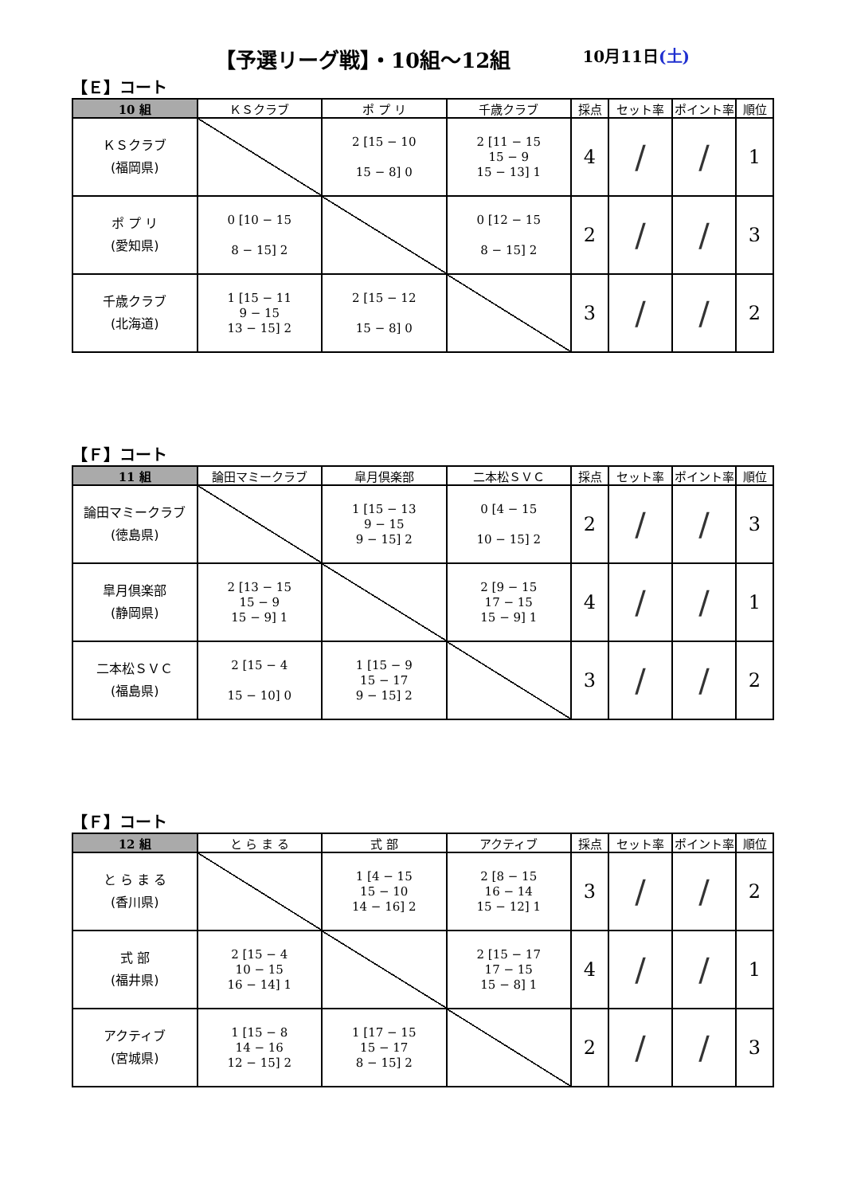【予選リーグ戦】・10組～12組 10月11日(土)
【Ｅ】コート
| 10 組 | ＫＳクラブ | ポ プ リ | 千歳クラブ | 採点 | セット率 | ポイント率 | 順位 |
| --- | --- | --- | --- | --- | --- | --- | --- |
| ＫＳクラブ (福岡県) | | 2 [15 − 10 15 − 8] 0 | 2 [11 − 15 15 − 9 15 − 13] 1 | 4 | / | / | 1 |
| ポ プ リ (愛知県) | 0 [10 − 15 8 − 15] 2 | | 0 [12 − 15 8 − 15] 2 | 2 | / | / | 3 |
| 千歳クラブ (北海道) | 1 [15 − 11 9 − 15 13 − 15] 2 | 2 [15 − 12 15 − 8] 0 | | 3 | / | / | 2 |
【Ｆ】コート
| 11 組 | 論田マミークラブ | 皐月倶楽部 | 二本松ＳＶＣ | 採点 | セット率 | ポイント率 | 順位 |
| --- | --- | --- | --- | --- | --- | --- | --- |
| 論田マミークラブ (徳島県) | | 1 [15 − 13 9 − 15 9 − 15] 2 | 0 [4 − 15 10 − 15] 2 | 2 | / | / | 3 |
| 皐月倶楽部 (静岡県) | 2 [13 − 15 15 − 9 15 − 9] 1 | | 2 [9 − 15 17 − 15 15 − 9] 1 | 4 | / | / | 1 |
| 二本松ＳＶＣ (福島県) | 2 [15 − 4 15 − 10] 0 | 1 [15 − 9 15 − 17 9 − 15] 2 | | 3 | / | / | 2 |
【Ｆ】コート
| 12 組 | と ら ま る | 式 部 | アクティブ | 採点 | セット率 | ポイント率 | 順位 |
| --- | --- | --- | --- | --- | --- | --- | --- |
| と ら ま る (香川県) | | 1 [4 − 15 15 − 10 14 − 16] 2 | 2 [8 − 15 16 − 14 15 − 12] 1 | 3 | / | / | 2 |
| 式 部 (福井県) | 2 [15 − 4 10 − 15 16 − 14] 1 | | 2 [15 − 17 17 − 15 15 − 8] 1 | 4 | / | / | 1 |
| アクティブ (宮城県) | 1 [15 − 8 14 − 16 12 − 15] 2 | 1 [17 − 15 15 − 17 8 − 15] 2 | | 2 | / | / | 3 |